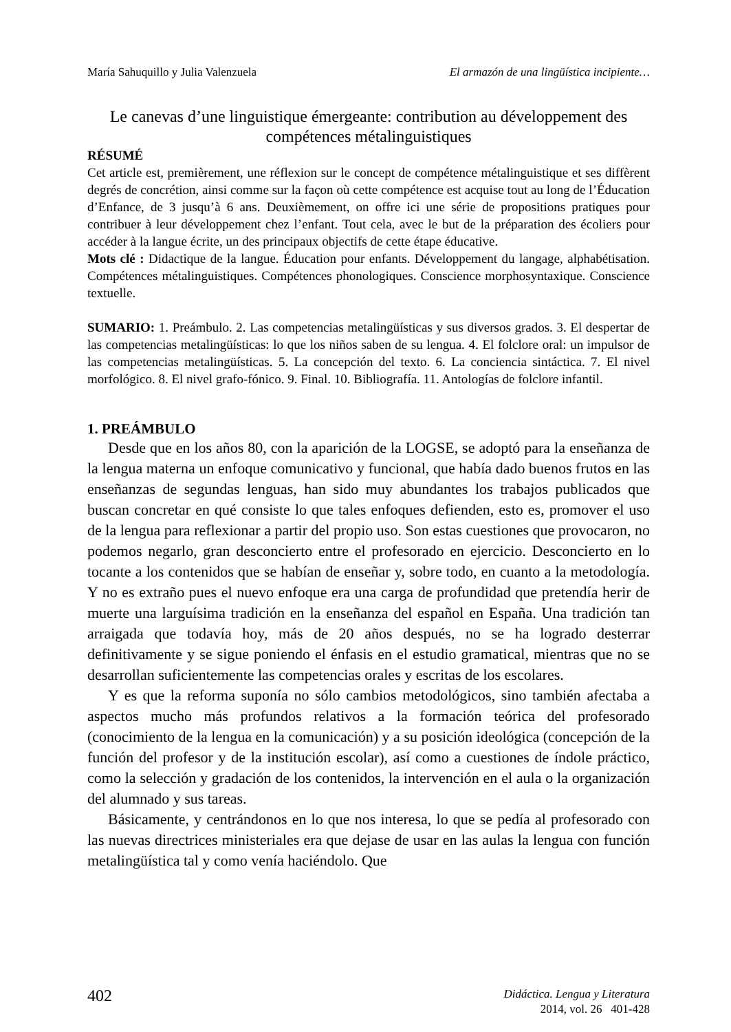María Sahuquillo y Julia Valenzuela El armazón de una lingüística incipiente…
Le canevas d’une linguistique émergeante: contribution au développement des compétences métalinguistiques
RÉSUMÉ
Cet article est, premièrement, une réflexion sur le concept de compétence métalinguistique et ses diffèrent degrés de concrétion, ainsi comme sur la façon où cette compétence est acquise tout au long de l’Éducation d’Enfance, de 3 jusqu’à 6 ans. Deuxièmement, on offre ici une série de propositions pratiques pour contribuer à leur développement chez l’enfant. Tout cela, avec le but de la préparation des écoliers pour accéder à la langue écrite, un des principaux objectifs de cette étape éducative.
Mots clé : Didactique de la langue. Éducation pour enfants. Développement du langage, alphabétisation. Compétences métalinguistiques. Compétences phonologiques. Conscience morphosyntaxique. Conscience textuelle.
SUMARIO: 1. Preámbulo. 2. Las competencias metalingüísticas y sus diversos grados. 3. El despertar de las competencias metalingüísticas: lo que los niños saben de su lengua. 4. El folclore oral: un impulsor de las competencias metalingüísticas. 5. La concepción del texto. 6. La conciencia sintáctica. 7. El nivel morfológico. 8. El nivel grafo-fónico. 9. Final. 10. Bibliografía. 11. Antologías de folclore infantil.
1. PREÁMBULO
Desde que en los años 80, con la aparición de la LOGSE, se adoptó para la enseñanza de la lengua materna un enfoque comunicativo y funcional, que había dado buenos frutos en las enseñanzas de segundas lenguas, han sido muy abundantes los trabajos publicados que buscan concretar en qué consiste lo que tales enfoques defienden, esto es, promover el uso de la lengua para reflexionar a partir del propio uso. Son estas cuestiones que provocaron, no podemos negarlo, gran desconcierto entre el profesorado en ejercicio. Desconcierto en lo tocante a los contenidos que se habían de enseñar y, sobre todo, en cuanto a la metodología. Y no es extraño pues el nuevo enfoque era una carga de profundidad que pretendía herir de muerte una larguísima tradición en la enseñanza del español en España. Una tradición tan arraigada que todavía hoy, más de 20 años después, no se ha logrado desterrar definitivamente y se sigue poniendo el énfasis en el estudio gramatical, mientras que no se desarrollan suficientemente las competencias orales y escritas de los escolares.
Y es que la reforma suponía no sólo cambios metodológicos, sino también afectaba a aspectos mucho más profundos relativos a la formación teórica del profesorado (conocimiento de la lengua en la comunicación) y a su posición ideológica (concepción de la función del profesor y de la institución escolar), así como a cuestiones de índole práctico, como la selección y gradación de los contenidos, la intervención en el aula o la organización del alumnado y sus tareas.
Básicamente, y centrándonos en lo que nos interesa, lo que se pedía al profesorado con las nuevas directrices ministeriales era que dejase de usar en las aulas la lengua con función metalingüística tal y como venía haciéndolo. Que
402
Didáctica. Lengua y Literatura
2014, vol. 26 401-428